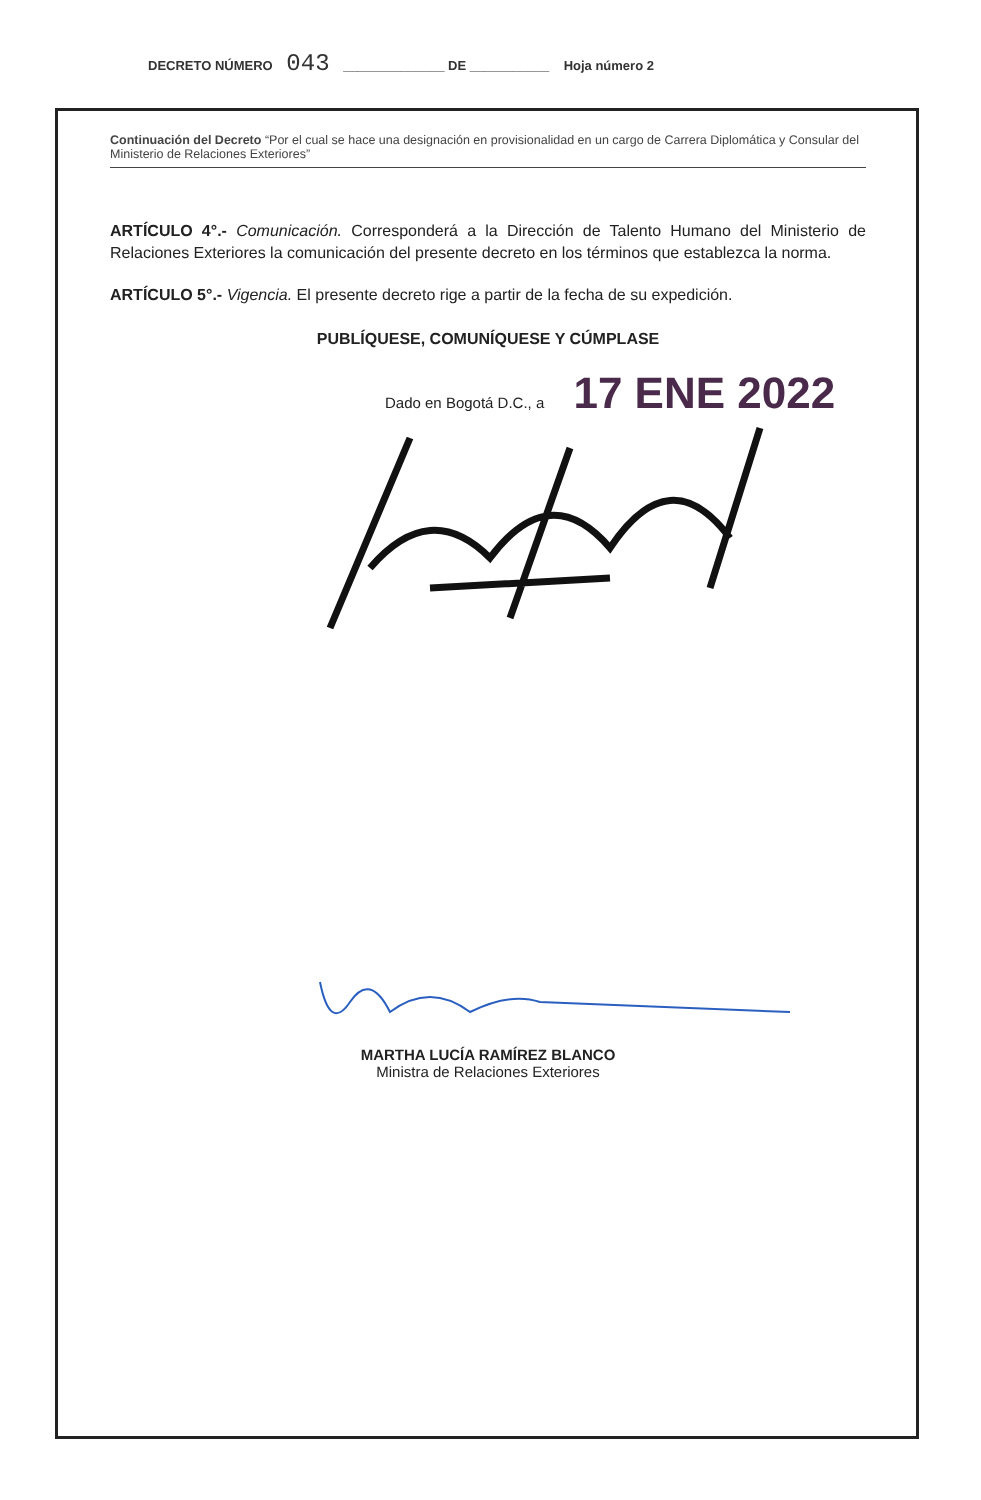DECRETO NÚMERO 043 ______________ DE ___________ Hoja número 2
Continuación del Decreto “Por el cual se hace una designación en provisionalidad en un cargo de Carrera Diplomática y Consular del Ministerio de Relaciones Exteriores”
ARTÍCULO 4°.- Comunicación. Corresponderá a la Dirección de Talento Humano del Ministerio de Relaciones Exteriores la comunicación del presente decreto en los términos que establezca la norma.
ARTÍCULO 5°.- Vigencia. El presente decreto rige a partir de la fecha de su expedición.
PUBLÍQUESE, COMUNÍQUESE Y CÚMPLASE
Dado en Bogotá D.C., a 17 ENE 2022
MARTHA LUCÍA RAMÍREZ BLANCO
Ministra de Relaciones Exteriores